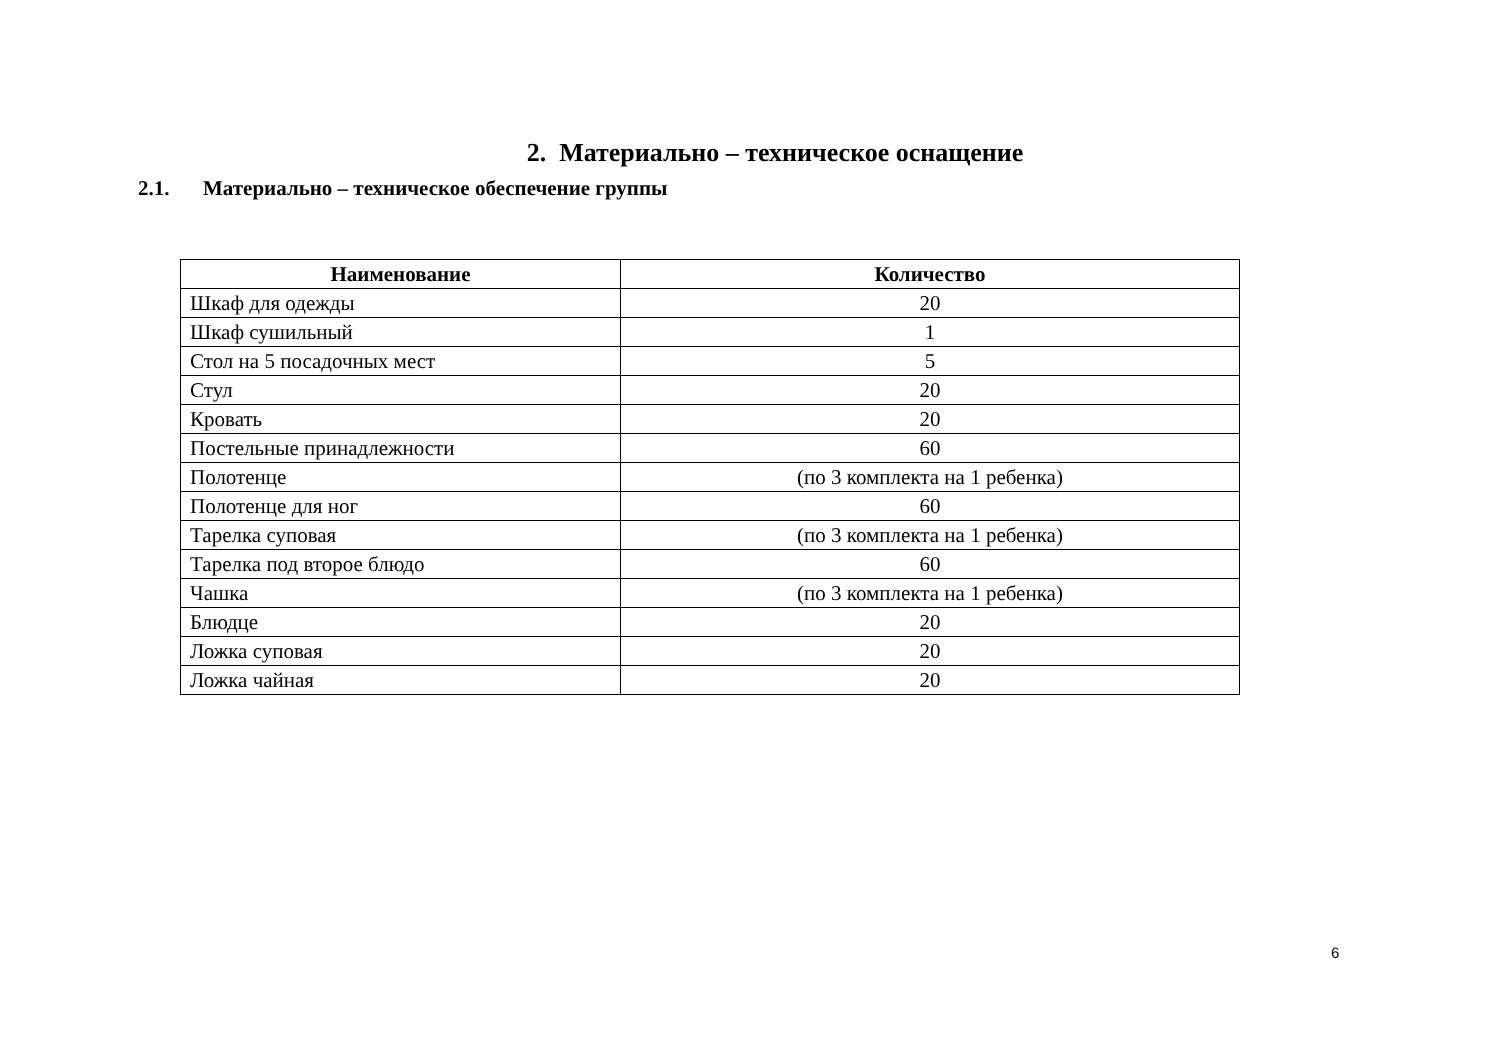2. Материально – техническое оснащение
2.1. Материально – техническое обеспечение группы
| Наименование | Количество |
| --- | --- |
| Шкаф для одежды | 20 |
| Шкаф сушильный | 1 |
| Стол на 5 посадочных мест | 5 |
| Стул | 20 |
| Кровать | 20 |
| Постельные принадлежности | 60 |
| Полотенце | (по 3 комплекта на 1 ребенка) |
| Полотенце для ног | 60 |
| Тарелка суповая | (по 3 комплекта на 1 ребенка) |
| Тарелка под второе блюдо | 60 |
| Чашка | (по 3 комплекта на 1 ребенка) |
| Блюдце | 20 |
| Ложка суповая | 20 |
| Ложка чайная | 20 |
6